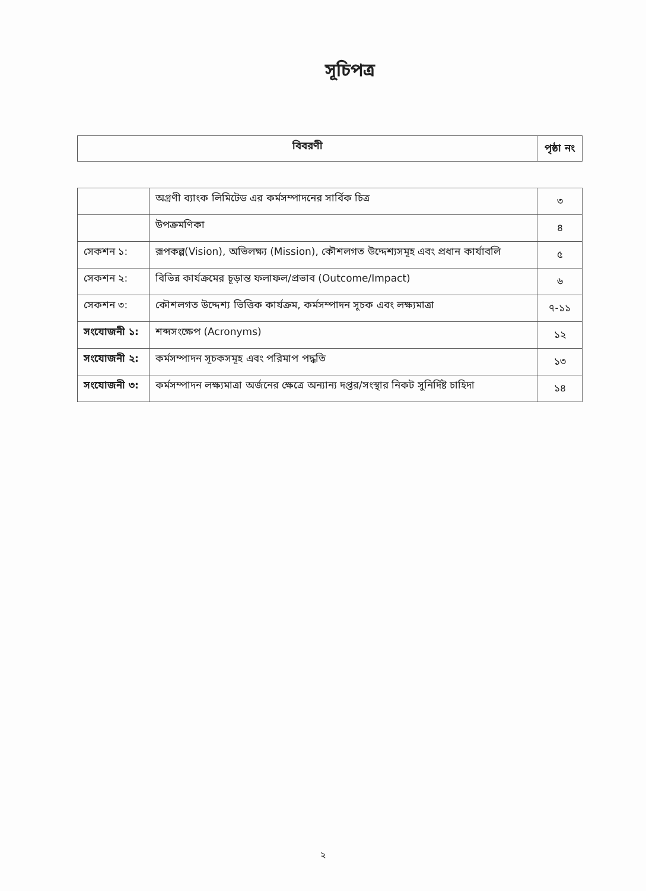সূচিপত্র
| বিবরণী | পৃষ্ঠা নং |
| --- | --- |
| | অগ্রণী ব্যাংক লিমিটেড এর কর্মসম্পাদনের সার্বিক চিত্র | ৩ |
| | উপক্রমণিকা | ৪ |
| সেকশন ১: | রূপকল্প(Vision), অভিলক্ষ্য (Mission), কৌশলগত উদ্দেশ্যসমূহ এবং প্রধান কার্যাবলি | ৫ |
| সেকশন ২: | বিভিন্ন কার্যক্রমের চূড়ান্ত ফলাফল/প্রভাব (Outcome/Impact) | ৬ |
| সেকশন ৩: | কৌশলগত উদ্দেশ্য ভিত্তিক কার্যক্রম, কর্মসম্পাদন সূচক এবং লক্ষ্যমাত্রা | ৭-১১ |
| সংযোজনী ১: | শব্দসংক্ষেপ (Acronyms) | ১২ |
| সংযোজনী ২: | কর্মসম্পাদন সূচকসমূহ এবং পরিমাপ পদ্ধতি | ১৩ |
| সংযোজনী ৩: | কর্মসম্পাদন লক্ষ্যমাত্রা অর্জনের ক্ষেত্রে অন্যান্য দপ্তর/সংস্থার নিকট সুনির্দিষ্ট চাহিদা | ১৪ |
২